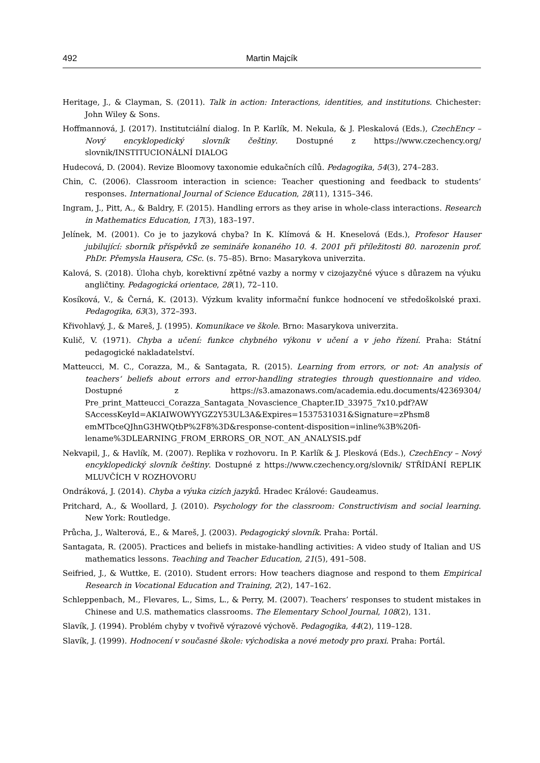492 Martin Majcík
Heritage, J., & Clayman, S. (2011). Talk in action: Interactions, identities, and institutions. Chichester: John Wiley & Sons.
Hoffmannová, J. (2017). Institutciální dialog. In P. Karlík, M. Nekula, & J. Pleskalová (Eds.), CzechEncy – Nový encyklopedický slovník češtiny. Dostupné z https://www.czechency.org/ slovnik/INSTITUCIONÁLNÍ DIALOG
Hudecová, D. (2004). Revize Bloomovy taxonomie edukačních cílů. Pedagogika, 54(3), 274–283.
Chin, C. (2006). Classroom interaction in science: Teacher questioning and feedback to students‘ responses. International Journal of Science Education, 28(11), 1315–346.
Ingram, J., Pitt, A., & Baldry, F. (2015). Handling errors as they arise in whole-class interactions. Research in Mathematics Education, 17(3), 183–197.
Jelínek, M. (2001). Co je to jazyková chyba? In K. Klímová & H. Kneselová (Eds.), Profesor Hauser jubilující: sborník příspěvků ze semináře konaného 10. 4. 2001 při příležitosti 80. narozenin prof. PhDr. Přemysla Hausera, CSc. (s. 75–85). Brno: Masarykova univerzita.
Kalová, S. (2018). Úloha chyb, korektivní zpětné vazby a normy v cizojazyčné výuce s důrazem na výuku angličtiny. Pedagogická orientace, 28(1), 72–110.
Kosíková, V., & Černá, K. (2013). Výzkum kvality informační funkce hodnocení ve středoškolské praxi. Pedagogika, 63(3), 372–393.
Křivohlavý, J., & Mareš, J. (1995). Komunikace ve škole. Brno: Masarykova univerzita.
Kulič, V. (1971). Chyba a učení: funkce chybného výkonu v učení a v jeho řízení. Praha: Státní pedagogické nakladatelství.
Matteucci, M. C., Corazza, M., & Santagata, R. (2015). Learning from errors, or not: An analysis of teachers‘ beliefs about errors and error-handling strategies through questionnaire and video. Dostupné z https://s3.amazonaws.com/academia.edu.documents/42369304/ Pre_print_Matteucci_Corazza_Santagata_Novascience_Chapter.ID_33975_7x10.pdf?AW SAccessKeyId=AKIAIWOWYYGZ2Y53UL3A&Expires=1537531031&Signature=zPhsm8 emMTbceQJhnG3HWQtbP%2F8%3D&response-content-disposition=inline%3B%20fi-lename%3DLEARNING_FROM_ERRORS_OR_NOT._AN_ANALYSIS.pdf
Nekvapil, J., & Havlík, M. (2007). Replika v rozhovoru. In P. Karlík & J. Plesková (Eds.), CzechEncy – Nový encyklopedický slovník češtiny. Dostupné z https://www.czechency.org/slovnik/ STŘÍDÁNÍ REPLIK MLUVČÍCH V ROZHOVORU
Ondráková, J. (2014). Chyba a výuka cizích jazyků. Hradec Králové: Gaudeamus.
Pritchard, A., & Woollard, J. (2010). Psychology for the classroom: Constructivism and social learning. New York: Routledge.
Průcha, J., Walterová, E., & Mareš, J. (2003). Pedagogický slovník. Praha: Portál.
Santagata, R. (2005). Practices and beliefs in mistake-handling activities: A video study of Italian and US mathematics lessons. Teaching and Teacher Education, 21(5), 491–508.
Seifried, J., & Wuttke, E. (2010). Student errors: How teachers diagnose and respond to them Empirical Research in Vocational Education and Training, 2(2), 147–162.
Schleppenbach, M., Flevares, L., Sims, L., & Perry, M. (2007). Teachers’ responses to student mistakes in Chinese and U.S. mathematics classrooms. The Elementary School Journal, 108(2), 131.
Slavík, J. (1994). Problém chyby v tvořivě výrazové výchově. Pedagogika, 44(2), 119–128.
Slavík, J. (1999). Hodnocení v současné škole: východiska a nové metody pro praxi. Praha: Portál.